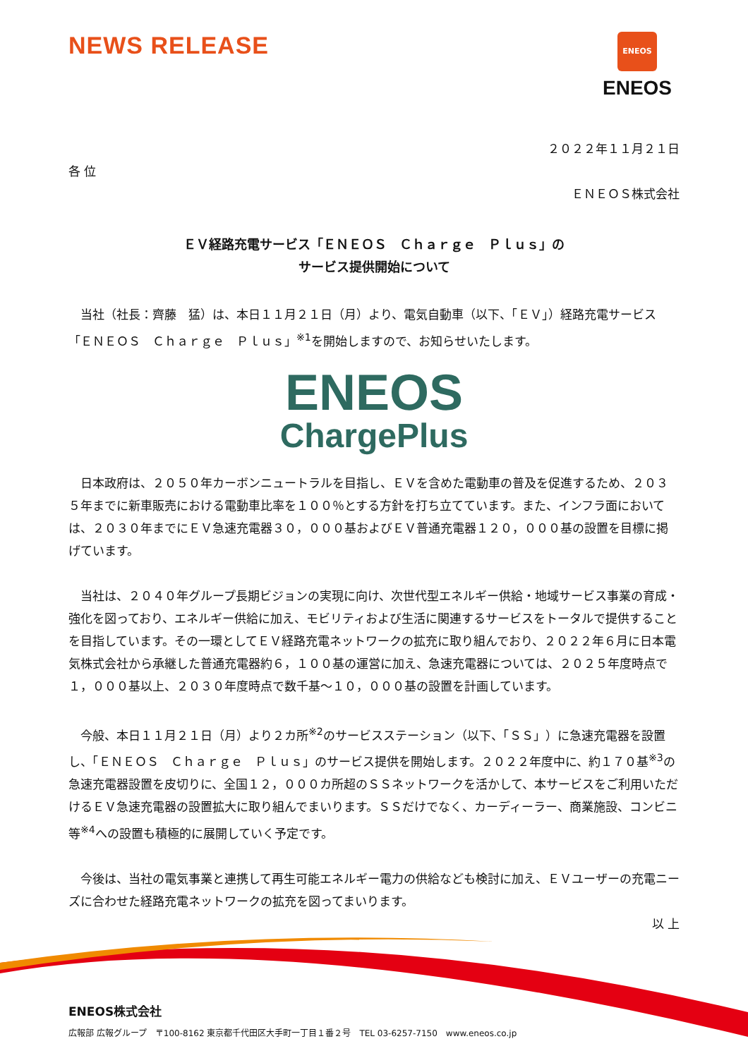NEWS RELEASE
ENEOS
ENEOS
２０２２年１１月２１日
各 位
ＥＮＥＯＳ株式会社
ＥＶ経路充電サービス「ＥＮＥＯＳ　Ｃｈａｒｇｅ　Ｐｌｕｓ」の
サービス提供開始について
当社（社長：齊藤　猛）は、本日１１月２１日（月）より、電気自動車（以下、「ＥＶ」）経路充電サービス「ＥＮＥＯＳ　Ｃｈａｒｇｅ　Ｐｌｕｓ」<sup>※1</sup>を開始しますので、お知らせいたします。
ENEOS
ChargePlus
日本政府は、２０５０年カーボンニュートラルを目指し、ＥＶを含めた電動車の普及を促進するため、２０３５年までに新車販売における電動車比率を１００％とする方針を打ち立てています。また、インフラ面においては、２０３０年までにＥＶ急速充電器３０，０００基およびＥＶ普通充電器１２０，０００基の設置を目標に掲げています。
当社は、２０４０年グループ長期ビジョンの実現に向け、次世代型エネルギー供給・地域サービス事業の育成・強化を図っており、エネルギー供給に加え、モビリティおよび生活に関連するサービスをトータルで提供することを目指しています。その一環としてＥＶ経路充電ネットワークの拡充に取り組んでおり、２０２２年６月に日本電気株式会社から承継した普通充電器約６，１００基の運営に加え、急速充電器については、２０２５年度時点で１，０００基以上、２０３０年度時点で数千基～１０，０００基の設置を計画しています。
今般、本日１１月２１日（月）より２カ所<sup>※2</sup>のサービスステーション（以下、「ＳＳ」）に急速充電器を設置し、「ＥＮＥＯＳ　Ｃｈａｒｇｅ　Ｐｌｕｓ」のサービス提供を開始します。２０２２年度中に、約１７０基<sup>※3</sup>の急速充電器設置を皮切りに、全国１２，０００カ所超のＳＳネットワークを活かして、本サービスをご利用いただけるＥＶ急速充電器の設置拡大に取り組んでまいります。ＳＳだけでなく、カーディーラー、商業施設、コンビニ等<sup>※4</sup>への設置も積極的に展開していく予定です。
今後は、当社の電気事業と連携して再生可能エネルギー電力の供給なども検討に加え、ＥＶユーザーの充電ニーズに合わせた経路充電ネットワークの拡充を図ってまいります。
以 上
ENEOS株式会社
広報部 広報グループ　〒100-8162 東京都千代田区大手町一丁目１番２号　TEL 03-6257-7150　www.eneos.co.jp